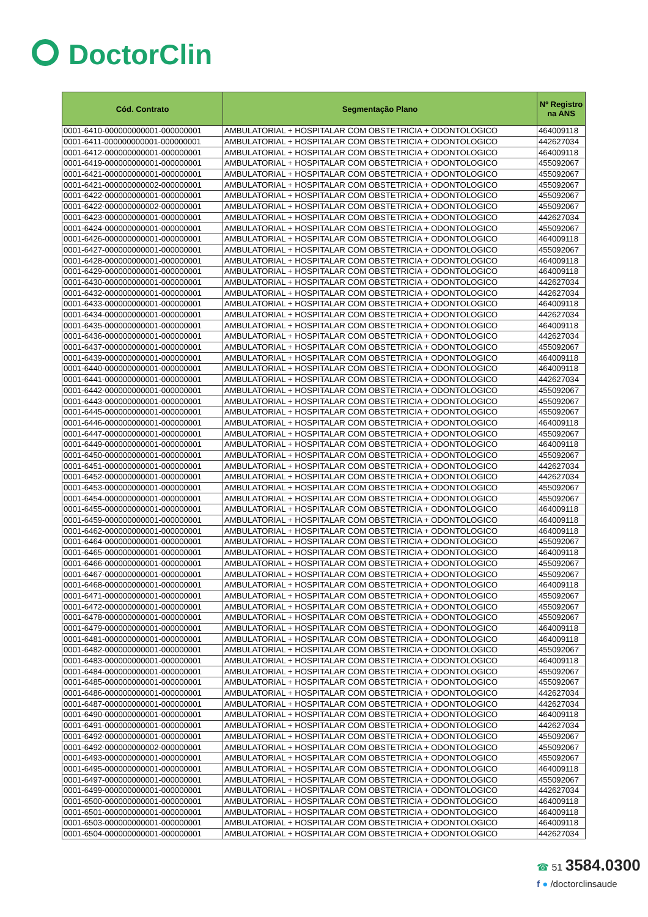DoctorClin
| Cód. Contrato | Segmentação Plano | Nº Registro na ANS |
| --- | --- | --- |
| 0001-6410-000000000001-000000001 | AMBULATORIAL + HOSPITALAR COM OBSTETRICIA + ODONTOLOGICO | 464009118 |
| 0001-6411-000000000001-000000001 | AMBULATORIAL + HOSPITALAR COM OBSTETRICIA + ODONTOLOGICO | 442627034 |
| 0001-6412-000000000001-000000001 | AMBULATORIAL + HOSPITALAR COM OBSTETRICIA + ODONTOLOGICO | 464009118 |
| 0001-6419-000000000001-000000001 | AMBULATORIAL + HOSPITALAR COM OBSTETRICIA + ODONTOLOGICO | 455092067 |
| 0001-6421-000000000001-000000001 | AMBULATORIAL + HOSPITALAR COM OBSTETRICIA + ODONTOLOGICO | 455092067 |
| 0001-6421-000000000002-000000001 | AMBULATORIAL + HOSPITALAR COM OBSTETRICIA + ODONTOLOGICO | 455092067 |
| 0001-6422-000000000001-000000001 | AMBULATORIAL + HOSPITALAR COM OBSTETRICIA + ODONTOLOGICO | 455092067 |
| 0001-6422-000000000002-000000001 | AMBULATORIAL + HOSPITALAR COM OBSTETRICIA + ODONTOLOGICO | 455092067 |
| 0001-6423-000000000001-000000001 | AMBULATORIAL + HOSPITALAR COM OBSTETRICIA + ODONTOLOGICO | 442627034 |
| 0001-6424-000000000001-000000001 | AMBULATORIAL + HOSPITALAR COM OBSTETRICIA + ODONTOLOGICO | 455092067 |
| 0001-6426-000000000001-000000001 | AMBULATORIAL + HOSPITALAR COM OBSTETRICIA + ODONTOLOGICO | 464009118 |
| 0001-6427-000000000001-000000001 | AMBULATORIAL + HOSPITALAR COM OBSTETRICIA + ODONTOLOGICO | 455092067 |
| 0001-6428-000000000001-000000001 | AMBULATORIAL + HOSPITALAR COM OBSTETRICIA + ODONTOLOGICO | 464009118 |
| 0001-6429-000000000001-000000001 | AMBULATORIAL + HOSPITALAR COM OBSTETRICIA + ODONTOLOGICO | 464009118 |
| 0001-6430-000000000001-000000001 | AMBULATORIAL + HOSPITALAR COM OBSTETRICIA + ODONTOLOGICO | 442627034 |
| 0001-6432-000000000001-000000001 | AMBULATORIAL + HOSPITALAR COM OBSTETRICIA + ODONTOLOGICO | 442627034 |
| 0001-6433-000000000001-000000001 | AMBULATORIAL + HOSPITALAR COM OBSTETRICIA + ODONTOLOGICO | 464009118 |
| 0001-6434-000000000001-000000001 | AMBULATORIAL + HOSPITALAR COM OBSTETRICIA + ODONTOLOGICO | 442627034 |
| 0001-6435-000000000001-000000001 | AMBULATORIAL + HOSPITALAR COM OBSTETRICIA + ODONTOLOGICO | 464009118 |
| 0001-6436-000000000001-000000001 | AMBULATORIAL + HOSPITALAR COM OBSTETRICIA + ODONTOLOGICO | 442627034 |
| 0001-6437-000000000001-000000001 | AMBULATORIAL + HOSPITALAR COM OBSTETRICIA + ODONTOLOGICO | 455092067 |
| 0001-6439-000000000001-000000001 | AMBULATORIAL + HOSPITALAR COM OBSTETRICIA + ODONTOLOGICO | 464009118 |
| 0001-6440-000000000001-000000001 | AMBULATORIAL + HOSPITALAR COM OBSTETRICIA + ODONTOLOGICO | 464009118 |
| 0001-6441-000000000001-000000001 | AMBULATORIAL + HOSPITALAR COM OBSTETRICIA + ODONTOLOGICO | 442627034 |
| 0001-6442-000000000001-000000001 | AMBULATORIAL + HOSPITALAR COM OBSTETRICIA + ODONTOLOGICO | 455092067 |
| 0001-6443-000000000001-000000001 | AMBULATORIAL + HOSPITALAR COM OBSTETRICIA + ODONTOLOGICO | 455092067 |
| 0001-6445-000000000001-000000001 | AMBULATORIAL + HOSPITALAR COM OBSTETRICIA + ODONTOLOGICO | 455092067 |
| 0001-6446-000000000001-000000001 | AMBULATORIAL + HOSPITALAR COM OBSTETRICIA + ODONTOLOGICO | 464009118 |
| 0001-6447-000000000001-000000001 | AMBULATORIAL + HOSPITALAR COM OBSTETRICIA + ODONTOLOGICO | 455092067 |
| 0001-6449-000000000001-000000001 | AMBULATORIAL + HOSPITALAR COM OBSTETRICIA + ODONTOLOGICO | 464009118 |
| 0001-6450-000000000001-000000001 | AMBULATORIAL + HOSPITALAR COM OBSTETRICIA + ODONTOLOGICO | 455092067 |
| 0001-6451-000000000001-000000001 | AMBULATORIAL + HOSPITALAR COM OBSTETRICIA + ODONTOLOGICO | 442627034 |
| 0001-6452-000000000001-000000001 | AMBULATORIAL + HOSPITALAR COM OBSTETRICIA + ODONTOLOGICO | 442627034 |
| 0001-6453-000000000001-000000001 | AMBULATORIAL + HOSPITALAR COM OBSTETRICIA + ODONTOLOGICO | 455092067 |
| 0001-6454-000000000001-000000001 | AMBULATORIAL + HOSPITALAR COM OBSTETRICIA + ODONTOLOGICO | 455092067 |
| 0001-6455-000000000001-000000001 | AMBULATORIAL + HOSPITALAR COM OBSTETRICIA + ODONTOLOGICO | 464009118 |
| 0001-6459-000000000001-000000001 | AMBULATORIAL + HOSPITALAR COM OBSTETRICIA + ODONTOLOGICO | 464009118 |
| 0001-6462-000000000001-000000001 | AMBULATORIAL + HOSPITALAR COM OBSTETRICIA + ODONTOLOGICO | 464009118 |
| 0001-6464-000000000001-000000001 | AMBULATORIAL + HOSPITALAR COM OBSTETRICIA + ODONTOLOGICO | 455092067 |
| 0001-6465-000000000001-000000001 | AMBULATORIAL + HOSPITALAR COM OBSTETRICIA + ODONTOLOGICO | 464009118 |
| 0001-6466-000000000001-000000001 | AMBULATORIAL + HOSPITALAR COM OBSTETRICIA + ODONTOLOGICO | 455092067 |
| 0001-6467-000000000001-000000001 | AMBULATORIAL + HOSPITALAR COM OBSTETRICIA + ODONTOLOGICO | 455092067 |
| 0001-6468-000000000001-000000001 | AMBULATORIAL + HOSPITALAR COM OBSTETRICIA + ODONTOLOGICO | 464009118 |
| 0001-6471-000000000001-000000001 | AMBULATORIAL + HOSPITALAR COM OBSTETRICIA + ODONTOLOGICO | 455092067 |
| 0001-6472-000000000001-000000001 | AMBULATORIAL + HOSPITALAR COM OBSTETRICIA + ODONTOLOGICO | 455092067 |
| 0001-6478-000000000001-000000001 | AMBULATORIAL + HOSPITALAR COM OBSTETRICIA + ODONTOLOGICO | 455092067 |
| 0001-6479-000000000001-000000001 | AMBULATORIAL + HOSPITALAR COM OBSTETRICIA + ODONTOLOGICO | 464009118 |
| 0001-6481-000000000001-000000001 | AMBULATORIAL + HOSPITALAR COM OBSTETRICIA + ODONTOLOGICO | 464009118 |
| 0001-6482-000000000001-000000001 | AMBULATORIAL + HOSPITALAR COM OBSTETRICIA + ODONTOLOGICO | 455092067 |
| 0001-6483-000000000001-000000001 | AMBULATORIAL + HOSPITALAR COM OBSTETRICIA + ODONTOLOGICO | 464009118 |
| 0001-6484-000000000001-000000001 | AMBULATORIAL + HOSPITALAR COM OBSTETRICIA + ODONTOLOGICO | 455092067 |
| 0001-6485-000000000001-000000001 | AMBULATORIAL + HOSPITALAR COM OBSTETRICIA + ODONTOLOGICO | 455092067 |
| 0001-6486-000000000001-000000001 | AMBULATORIAL + HOSPITALAR COM OBSTETRICIA + ODONTOLOGICO | 442627034 |
| 0001-6487-000000000001-000000001 | AMBULATORIAL + HOSPITALAR COM OBSTETRICIA + ODONTOLOGICO | 442627034 |
| 0001-6490-000000000001-000000001 | AMBULATORIAL + HOSPITALAR COM OBSTETRICIA + ODONTOLOGICO | 464009118 |
| 0001-6491-000000000001-000000001 | AMBULATORIAL + HOSPITALAR COM OBSTETRICIA + ODONTOLOGICO | 442627034 |
| 0001-6492-000000000001-000000001 | AMBULATORIAL + HOSPITALAR COM OBSTETRICIA + ODONTOLOGICO | 455092067 |
| 0001-6492-000000000002-000000001 | AMBULATORIAL + HOSPITALAR COM OBSTETRICIA + ODONTOLOGICO | 455092067 |
| 0001-6493-000000000001-000000001 | AMBULATORIAL + HOSPITALAR COM OBSTETRICIA + ODONTOLOGICO | 455092067 |
| 0001-6495-000000000001-000000001 | AMBULATORIAL + HOSPITALAR COM OBSTETRICIA + ODONTOLOGICO | 464009118 |
| 0001-6497-000000000001-000000001 | AMBULATORIAL + HOSPITALAR COM OBSTETRICIA + ODONTOLOGICO | 455092067 |
| 0001-6499-000000000001-000000001 | AMBULATORIAL + HOSPITALAR COM OBSTETRICIA + ODONTOLOGICO | 442627034 |
| 0001-6500-000000000001-000000001 | AMBULATORIAL + HOSPITALAR COM OBSTETRICIA + ODONTOLOGICO | 464009118 |
| 0001-6501-000000000001-000000001 | AMBULATORIAL + HOSPITALAR COM OBSTETRICIA + ODONTOLOGICO | 464009118 |
| 0001-6503-000000000001-000000001 | AMBULATORIAL + HOSPITALAR COM OBSTETRICIA + ODONTOLOGICO | 464009118 |
| 0001-6504-000000000001-000000001 | AMBULATORIAL + HOSPITALAR COM OBSTETRICIA + ODONTOLOGICO | 442627034 |
☎ 51 3584.0300
f ● /doctorclinsaude